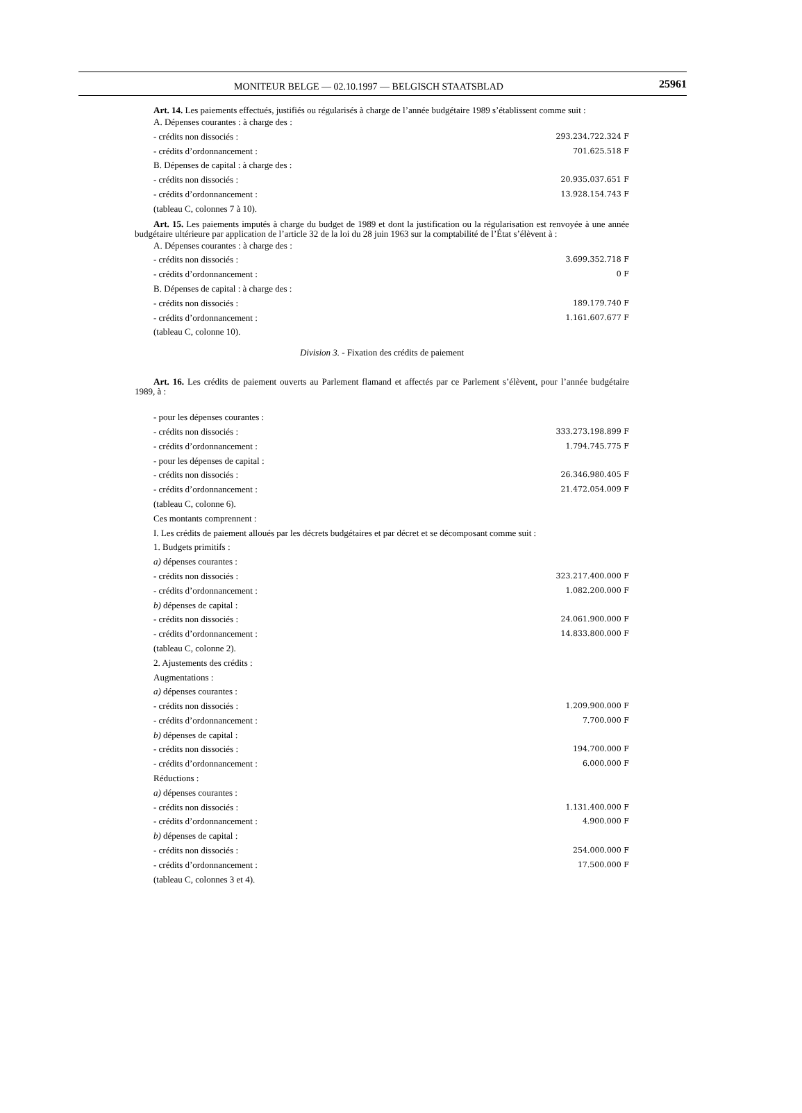MONITEUR BELGE — 02.10.1997 — BELGISCH STAATSBLAD
25961
Art. 14. Les paiements effectués, justifiés ou régularisés à charge de l’année budgétaire 1989 s’établissent comme suit :
A. Dépenses courantes : à charge des :
- crédits non dissociés : 293.234.722.324 F
- crédits d’ordonnancement : 701.625.518 F
B. Dépenses de capital : à charge des :
- crédits non dissociés : 20.935.037.651 F
- crédits d’ordonnancement : 13.928.154.743 F
(tableau C, colonnes 7 à 10).
Art. 15. Les paiements imputés à charge du budget de 1989 et dont la justification ou la régularisation est renvoyée à une année budgétaire ultérieure par application de l’article 32 de la loi du 28 juin 1963 sur la comptabilité de l’État s’élèvent à :
A. Dépenses courantes : à charge des :
- crédits non dissociés : 3.699.352.718 F
- crédits d’ordonnancement : 0 F
B. Dépenses de capital : à charge des :
- crédits non dissociés : 189.179.740 F
- crédits d’ordonnancement : 1.161.607.677 F
(tableau C, colonne 10).
Division 3. - Fixation des crédits de paiement
Art. 16. Les crédits de paiement ouverts au Parlement flamand et affectés par ce Parlement s’élèvent, pour l’année budgétaire 1989, à :
- pour les dépenses courantes :
- crédits non dissociés : 333.273.198.899 F
- crédits d’ordonnancement : 1.794.745.775 F
- pour les dépenses de capital :
- crédits non dissociés : 26.346.980.405 F
- crédits d’ordonnancement : 21.472.054.009 F
(tableau C, colonne 6).
Ces montants comprennent :
I. Les crédits de paiement alloués par les décrets budgétaires et par décret et se décomposant comme suit :
1. Budgets primitifs :
a) dépenses courantes :
- crédits non dissociés : 323.217.400.000 F
- crédits d’ordonnancement : 1.082.200.000 F
b) dépenses de capital :
- crédits non dissociés : 24.061.900.000 F
- crédits d’ordonnancement : 14.833.800.000 F
(tableau C, colonne 2).
2. Ajustements des crédits :
Augmentations :
a) dépenses courantes :
- crédits non dissociés : 1.209.900.000 F
- crédits d’ordonnancement : 7.700.000 F
b) dépenses de capital :
- crédits non dissociés : 194.700.000 F
- crédits d’ordonnancement : 6.000.000 F
Réductions :
a) dépenses courantes :
- crédits non dissociés : 1.131.400.000 F
- crédits d’ordonnancement : 4.900.000 F
b) dépenses de capital :
- crédits non dissociés : 254.000.000 F
- crédits d’ordonnancement : 17.500.000 F
(tableau C, colonnes 3 et 4).